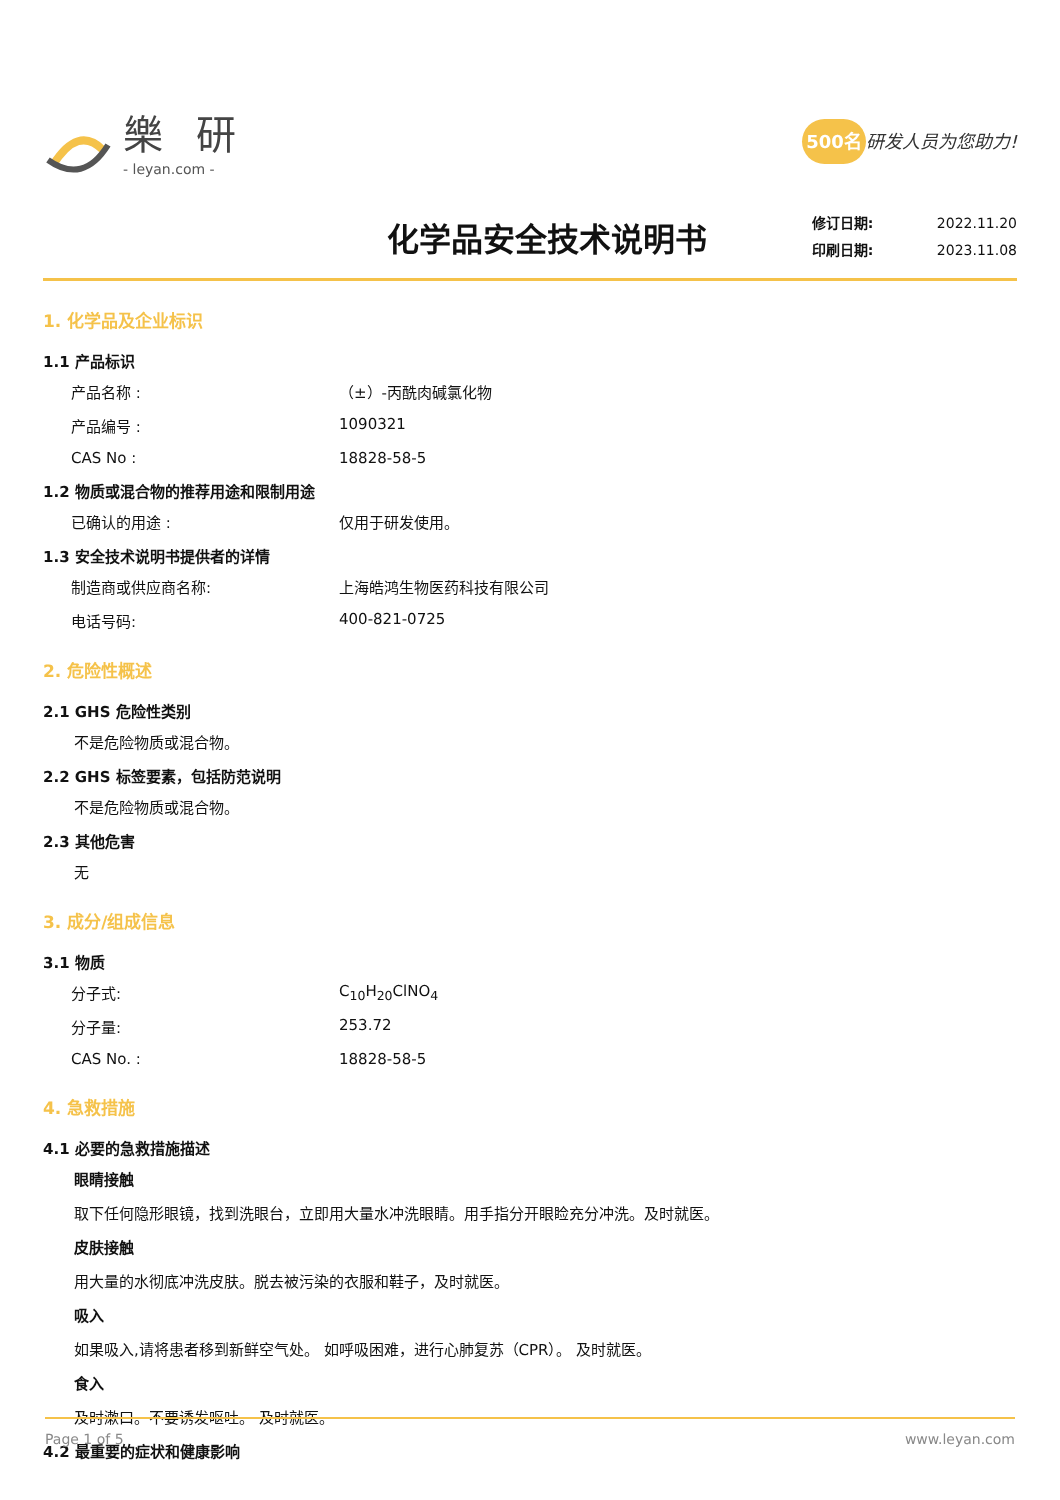樂 研
- leyan.com -
500名 研发人员为您助力!
化学品安全技术说明书
修订日期: 2022.11.20
印刷日期: 2023.11.08
1. 化学品及企业标识
1.1 产品标识
产品名称 : （±）-丙酰肉碱氯化物
产品编号 : 1090321
CAS No : 18828-58-5
1.2 物质或混合物的推荐用途和限制用途
已确认的用途 : 仅用于研发使用。
1.3 安全技术说明书提供者的详情
制造商或供应商名称: 上海皓鸿生物医药科技有限公司
电话号码: 400-821-0725
2. 危险性概述
2.1 GHS 危险性类别
不是危险物质或混合物。
2.2 GHS 标签要素，包括防范说明
不是危险物质或混合物。
2.3 其他危害
无
3. 成分/组成信息
3.1 物质
分子式: C<sub>10</sub>H<sub>20</sub>ClNO<sub>4</sub>
分子量: 253.72
CAS No. : 18828-58-5
4. 急救措施
4.1 必要的急救措施描述
眼睛接触
取下任何隐形眼镜，找到洗眼台，立即用大量水冲洗眼睛。用手指分开眼睑充分冲洗。及时就医。
皮肤接触
用大量的水彻底冲洗皮肤。脱去被污染的衣服和鞋子，及时就医。
吸入
如果吸入,请将患者移到新鲜空气处。 如呼吸困难，进行心肺复苏（CPR）。 及时就医。
食入
及时漱口。不要诱发呕吐。 及时就医。
4.2 最重要的症状和健康影响
Page 1 of 5 www.leyan.com